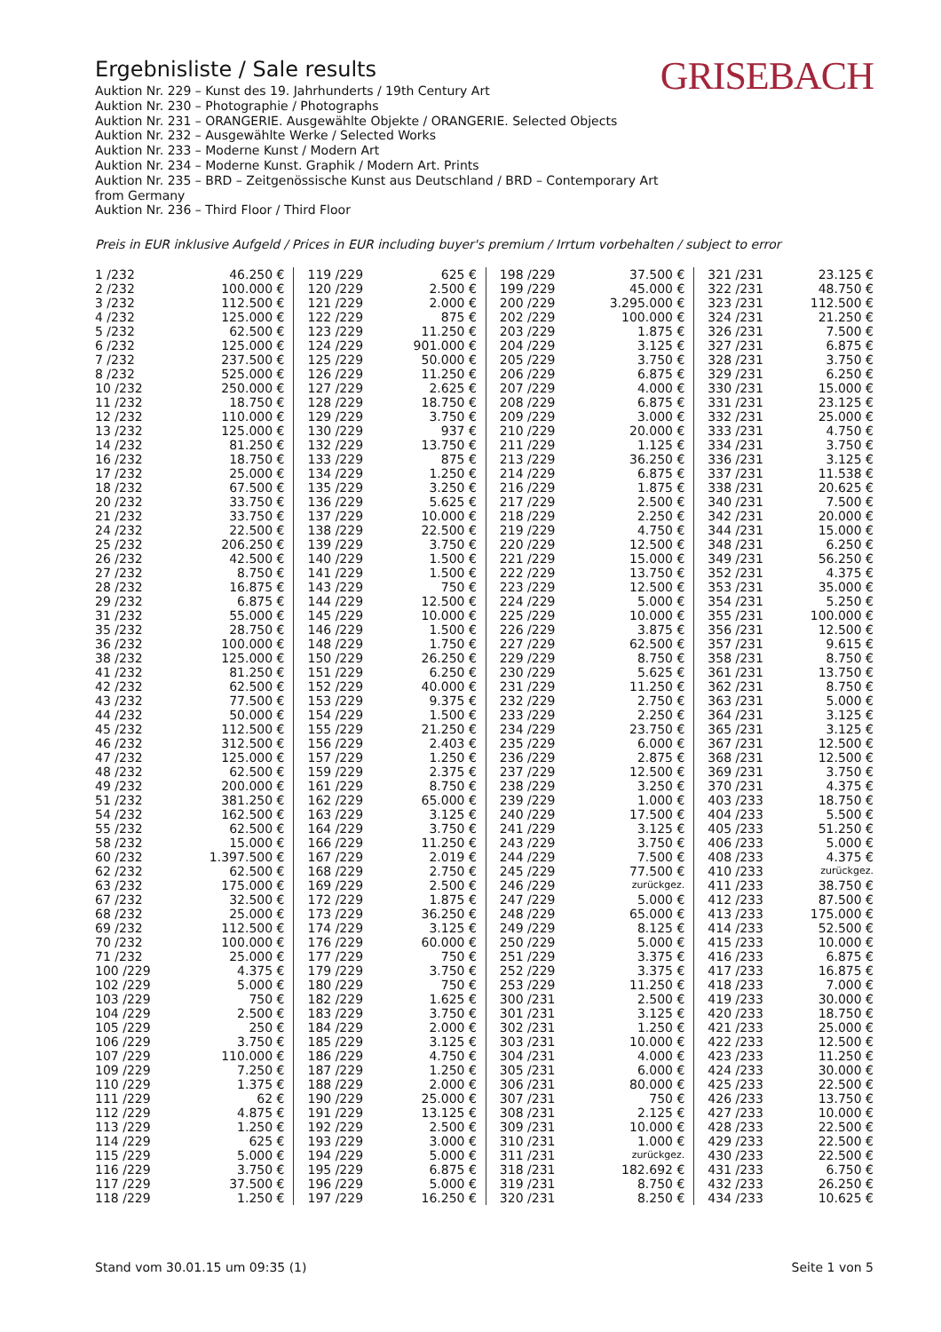Ergebnisliste / Sale results
Auktion Nr. 229 – Kunst des 19. Jahrhunderts / 19th Century Art
Auktion Nr. 230 – Photographie / Photographs
Auktion Nr. 231 – ORANGERIE. Ausgewählte Objekte / ORANGERIE. Selected Objects
Auktion Nr. 232 – Ausgewählte Werke / Selected Works
Auktion Nr. 233 – Moderne Kunst / Modern Art
Auktion Nr. 234 – Moderne Kunst. Graphik / Modern Art. Prints
Auktion Nr. 235 – BRD – Zeitgenössische Kunst aus Deutschland / BRD – Contemporary Art from Germany
Auktion Nr. 236 – Third Floor / Third Floor
GRISEBACH
Preis in EUR inklusive Aufgeld / Prices in EUR including buyer's premium / Irrtum vorbehalten / subject to error
| 1 /232 | 46.250 € | 119 /229 | 625 € | 198 /229 | 37.500 € | 321 /231 | 23.125 € |
| 2 /232 | 100.000 € | 120 /229 | 2.500 € | 199 /229 | 45.000 € | 322 /231 | 48.750 € |
| 3 /232 | 112.500 € | 121 /229 | 2.000 € | 200 /229 | 3.295.000 € | 323 /231 | 112.500 € |
| 4 /232 | 125.000 € | 122 /229 | 875 € | 202 /229 | 100.000 € | 324 /231 | 21.250 € |
| 5 /232 | 62.500 € | 123 /229 | 11.250 € | 203 /229 | 1.875 € | 326 /231 | 7.500 € |
| 6 /232 | 125.000 € | 124 /229 | 901.000 € | 204 /229 | 3.125 € | 327 /231 | 6.875 € |
| 7 /232 | 237.500 € | 125 /229 | 50.000 € | 205 /229 | 3.750 € | 328 /231 | 3.750 € |
| 8 /232 | 525.000 € | 126 /229 | 11.250 € | 206 /229 | 6.875 € | 329 /231 | 6.250 € |
| 10 /232 | 250.000 € | 127 /229 | 2.625 € | 207 /229 | 4.000 € | 330 /231 | 15.000 € |
| 11 /232 | 18.750 € | 128 /229 | 18.750 € | 208 /229 | 6.875 € | 331 /231 | 23.125 € |
| 12 /232 | 110.000 € | 129 /229 | 3.750 € | 209 /229 | 3.000 € | 332 /231 | 25.000 € |
| 13 /232 | 125.000 € | 130 /229 | 937 € | 210 /229 | 20.000 € | 333 /231 | 4.750 € |
| 14 /232 | 81.250 € | 132 /229 | 13.750 € | 211 /229 | 1.125 € | 334 /231 | 3.750 € |
| 16 /232 | 18.750 € | 133 /229 | 875 € | 213 /229 | 36.250 € | 336 /231 | 3.125 € |
| 17 /232 | 25.000 € | 134 /229 | 1.250 € | 214 /229 | 6.875 € | 337 /231 | 11.538 € |
| 18 /232 | 67.500 € | 135 /229 | 3.250 € | 216 /229 | 1.875 € | 338 /231 | 20.625 € |
| 20 /232 | 33.750 € | 136 /229 | 5.625 € | 217 /229 | 2.500 € | 340 /231 | 7.500 € |
| 21 /232 | 33.750 € | 137 /229 | 10.000 € | 218 /229 | 2.250 € | 342 /231 | 20.000 € |
| 24 /232 | 22.500 € | 138 /229 | 22.500 € | 219 /229 | 4.750 € | 344 /231 | 15.000 € |
| 25 /232 | 206.250 € | 139 /229 | 3.750 € | 220 /229 | 12.500 € | 348 /231 | 6.250 € |
| 26 /232 | 42.500 € | 140 /229 | 1.500 € | 221 /229 | 15.000 € | 349 /231 | 56.250 € |
| 27 /232 | 8.750 € | 141 /229 | 1.500 € | 222 /229 | 13.750 € | 352 /231 | 4.375 € |
| 28 /232 | 16.875 € | 143 /229 | 750 € | 223 /229 | 12.500 € | 353 /231 | 35.000 € |
| 29 /232 | 6.875 € | 144 /229 | 12.500 € | 224 /229 | 5.000 € | 354 /231 | 5.250 € |
| 31 /232 | 55.000 € | 145 /229 | 10.000 € | 225 /229 | 10.000 € | 355 /231 | 100.000 € |
| 35 /232 | 28.750 € | 146 /229 | 1.500 € | 226 /229 | 3.875 € | 356 /231 | 12.500 € |
| 36 /232 | 100.000 € | 148 /229 | 1.750 € | 227 /229 | 62.500 € | 357 /231 | 9.615 € |
| 38 /232 | 125.000 € | 150 /229 | 26.250 € | 229 /229 | 8.750 € | 358 /231 | 8.750 € |
| 41 /232 | 81.250 € | 151 /229 | 6.250 € | 230 /229 | 5.625 € | 361 /231 | 13.750 € |
| 42 /232 | 62.500 € | 152 /229 | 40.000 € | 231 /229 | 11.250 € | 362 /231 | 8.750 € |
| 43 /232 | 77.500 € | 153 /229 | 9.375 € | 232 /229 | 2.750 € | 363 /231 | 5.000 € |
| 44 /232 | 50.000 € | 154 /229 | 1.500 € | 233 /229 | 2.250 € | 364 /231 | 3.125 € |
| 45 /232 | 112.500 € | 155 /229 | 21.250 € | 234 /229 | 23.750 € | 365 /231 | 3.125 € |
| 46 /232 | 312.500 € | 156 /229 | 2.403 € | 235 /229 | 6.000 € | 367 /231 | 12.500 € |
| 47 /232 | 125.000 € | 157 /229 | 1.250 € | 236 /229 | 2.875 € | 368 /231 | 12.500 € |
| 48 /232 | 62.500 € | 159 /229 | 2.375 € | 237 /229 | 12.500 € | 369 /231 | 3.750 € |
| 49 /232 | 200.000 € | 161 /229 | 8.750 € | 238 /229 | 3.250 € | 370 /231 | 4.375 € |
| 51 /232 | 381.250 € | 162 /229 | 65.000 € | 239 /229 | 1.000 € | 403 /233 | 18.750 € |
| 54 /232 | 162.500 € | 163 /229 | 3.125 € | 240 /229 | 17.500 € | 404 /233 | 5.500 € |
| 55 /232 | 62.500 € | 164 /229 | 3.750 € | 241 /229 | 3.125 € | 405 /233 | 51.250 € |
| 58 /232 | 15.000 € | 166 /229 | 11.250 € | 243 /229 | 3.750 € | 406 /233 | 5.000 € |
| 60 /232 | 1.397.500 € | 167 /229 | 2.019 € | 244 /229 | 7.500 € | 408 /233 | 4.375 € |
| 62 /232 | 62.500 € | 168 /229 | 2.750 € | 245 /229 | 77.500 € | 410 /233 | zurückgez. |
| 63 /232 | 175.000 € | 169 /229 | 2.500 € | 246 /229 | zurückgez. | 411 /233 | 38.750 € |
| 67 /232 | 32.500 € | 172 /229 | 1.875 € | 247 /229 | 5.000 € | 412 /233 | 87.500 € |
| 68 /232 | 25.000 € | 173 /229 | 36.250 € | 248 /229 | 65.000 € | 413 /233 | 175.000 € |
| 69 /232 | 112.500 € | 174 /229 | 3.125 € | 249 /229 | 8.125 € | 414 /233 | 52.500 € |
| 70 /232 | 100.000 € | 176 /229 | 60.000 € | 250 /229 | 5.000 € | 415 /233 | 10.000 € |
| 71 /232 | 25.000 € | 177 /229 | 750 € | 251 /229 | 3.375 € | 416 /233 | 6.875 € |
| 100 /229 | 4.375 € | 179 /229 | 3.750 € | 252 /229 | 3.375 € | 417 /233 | 16.875 € |
| 102 /229 | 5.000 € | 180 /229 | 750 € | 253 /229 | 11.250 € | 418 /233 | 7.000 € |
| 103 /229 | 750 € | 182 /229 | 1.625 € | 300 /231 | 2.500 € | 419 /233 | 30.000 € |
| 104 /229 | 2.500 € | 183 /229 | 3.750 € | 301 /231 | 3.125 € | 420 /233 | 18.750 € |
| 105 /229 | 250 € | 184 /229 | 2.000 € | 302 /231 | 1.250 € | 421 /233 | 25.000 € |
| 106 /229 | 3.750 € | 185 /229 | 3.125 € | 303 /231 | 10.000 € | 422 /233 | 12.500 € |
| 107 /229 | 110.000 € | 186 /229 | 4.750 € | 304 /231 | 4.000 € | 423 /233 | 11.250 € |
| 109 /229 | 7.250 € | 187 /229 | 1.250 € | 305 /231 | 6.000 € | 424 /233 | 30.000 € |
| 110 /229 | 1.375 € | 188 /229 | 2.000 € | 306 /231 | 80.000 € | 425 /233 | 22.500 € |
| 111 /229 | 62 € | 190 /229 | 25.000 € | 307 /231 | 750 € | 426 /233 | 13.750 € |
| 112 /229 | 4.875 € | 191 /229 | 13.125 € | 308 /231 | 2.125 € | 427 /233 | 10.000 € |
| 113 /229 | 1.250 € | 192 /229 | 2.500 € | 309 /231 | 10.000 € | 428 /233 | 22.500 € |
| 114 /229 | 625 € | 193 /229 | 3.000 € | 310 /231 | 1.000 € | 429 /233 | 22.500 € |
| 115 /229 | 5.000 € | 194 /229 | 5.000 € | 311 /231 | zurückgez. | 430 /233 | 22.500 € |
| 116 /229 | 3.750 € | 195 /229 | 6.875 € | 318 /231 | 182.692 € | 431 /233 | 6.750 € |
| 117 /229 | 37.500 € | 196 /229 | 5.000 € | 319 /231 | 8.750 € | 432 /233 | 26.250 € |
| 118 /229 | 1.250 € | 197 /229 | 16.250 € | 320 /231 | 8.250 € | 434 /233 | 10.625 € |
Stand vom 30.01.15 um 09:35 (1) Seite 1 von 5